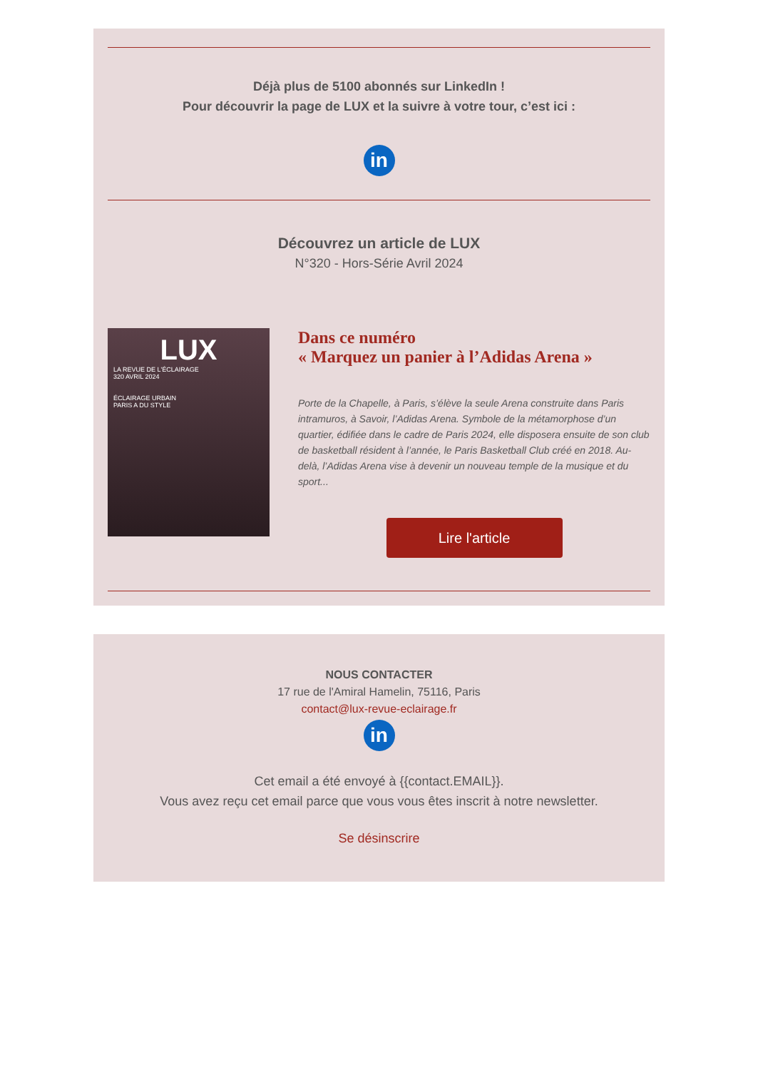Déjà plus de 5100 abonnés sur LinkedIn !
Pour découvrir la page de LUX et la suivre à votre tour, c’est ici :
in
Découvrez un article de LUX
N°320 - Hors-Série Avril 2024
LUX
LA REVUE DE L'ÉCLAIRAGE
320 AVRIL 2024
ÉCLAIRAGE URBAIN
PARIS A DU STYLE
Dans ce numéro
« Marquez un panier à l’Adidas Arena »
Porte de la Chapelle, à Paris, s’élève la seule Arena construite dans Paris intramuros, à Savoir, l’Adidas Arena. Symbole de la métamorphose d’un quartier, édifiée dans le cadre de Paris 2024, elle disposera ensuite de son club de basketball résident à l’année, le Paris Basketball Club créé en 2018. Au-delà, l’Adidas Arena vise à devenir un nouveau temple de la musique et du sport...
Lire l'article
NOUS CONTACTER
17 rue de l'Amiral Hamelin, 75116, Paris
contact@lux-revue-eclairage.fr
in
Cet email a été envoyé à {{contact.EMAIL}}.
Vous avez reçu cet email parce que vous vous êtes inscrit à notre newsletter.
Se désinscrire